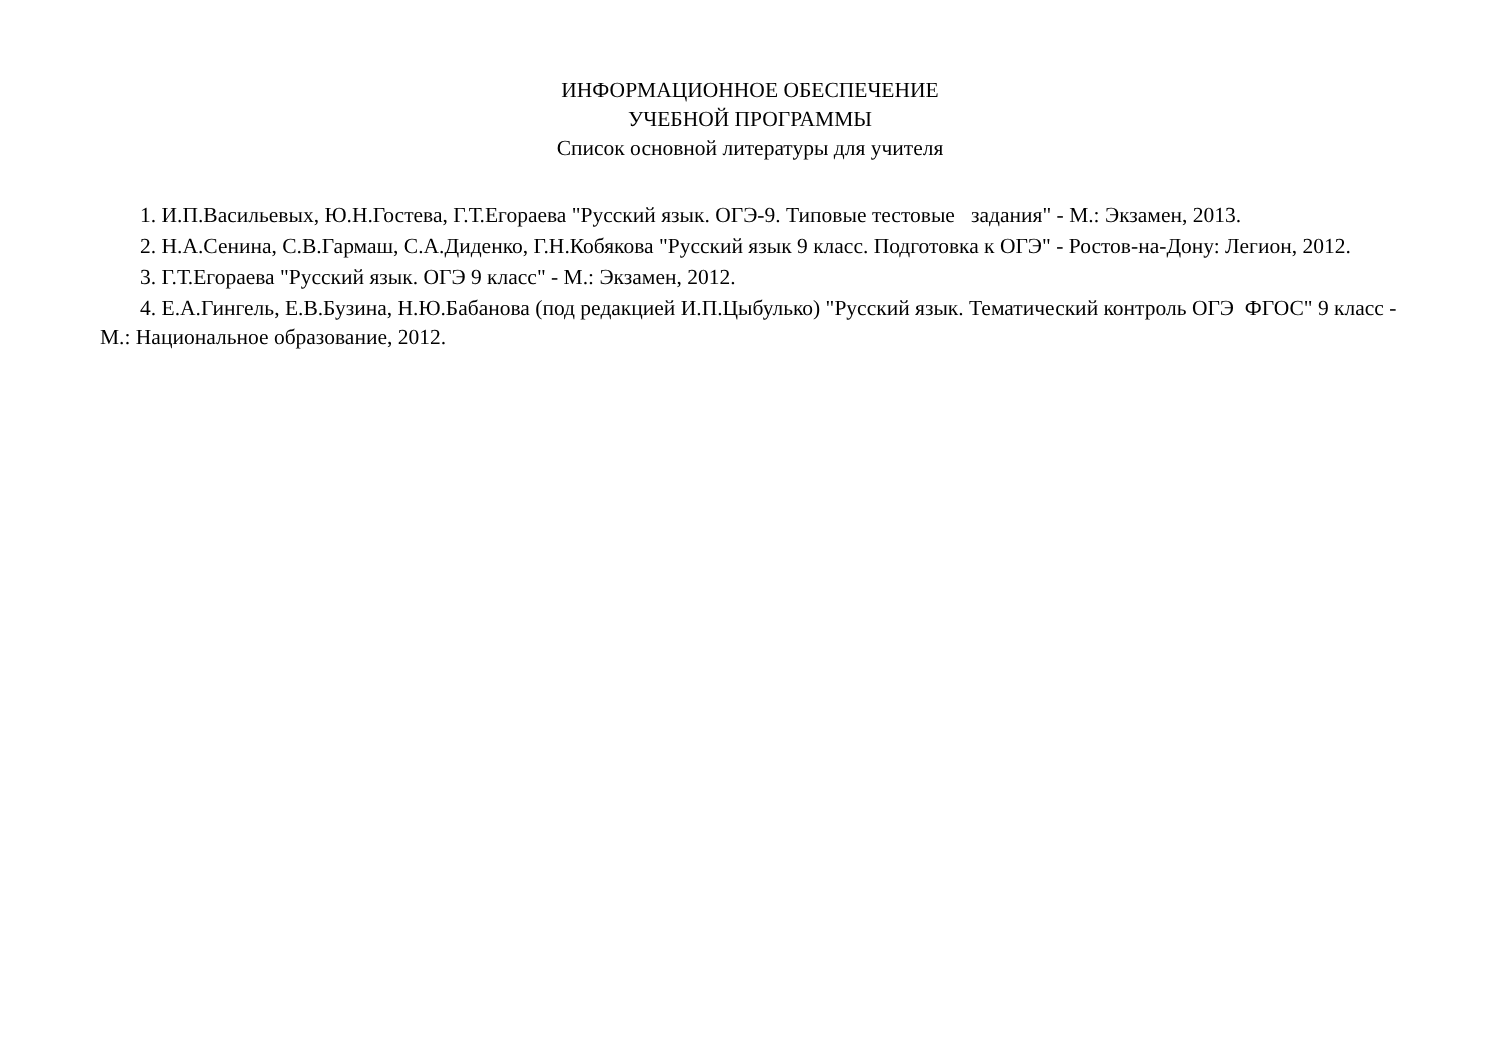ИНФОРМАЦИОННОЕ ОБЕСПЕЧЕНИЕ
УЧЕБНОЙ ПРОГРАММЫ
Список основной литературы для учителя
1. И.П.Васильевых, Ю.Н.Гостева, Г.Т.Егораева "Русский язык. ОГЭ-9. Типовые тестовые задания" - М.: Экзамен, 2013.
2. Н.А.Сенина, С.В.Гармаш, С.А.Диденко, Г.Н.Кобякова "Русский язык 9 класс. Подготовка к ОГЭ" - Ростов-на-Дону: Легион, 2012.
3. Г.Т.Егораева "Русский язык. ОГЭ 9 класс" - М.: Экзамен, 2012.
4. Е.А.Гингель, Е.В.Бузина, Н.Ю.Бабанова (под редакцией И.П.Цыбулько) "Русский язык. Тематический контроль ОГЭ ФГОС" 9 класс - М.: Национальное образование, 2012.